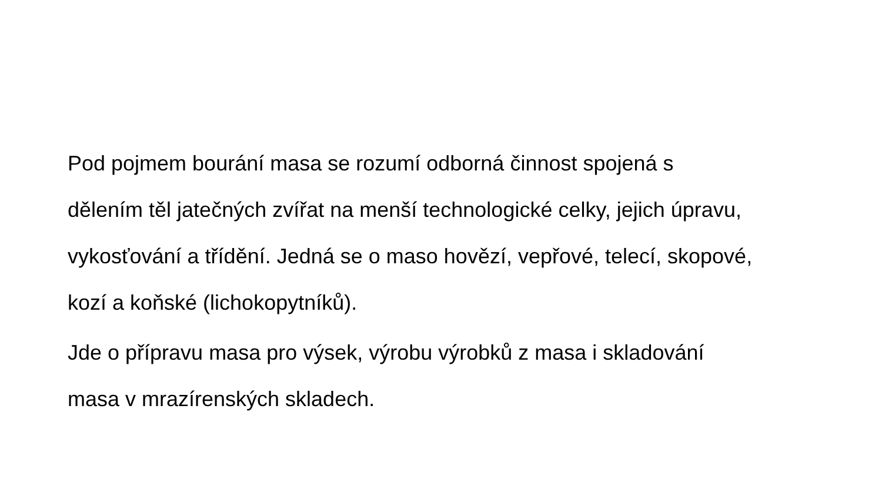Pod pojmem bourání masa se rozumí odborná činnost spojená s
dělením těl jatečných zvířat na menší technologické celky, jejich úpravu,
vykosťování a třídění. Jedná se o maso hovězí, vepřové, telecí, skopové,
kozí a koňské (lichokopytníků).
Jde o přípravu masa pro výsek, výrobu výrobků z masa i skladování
masa v mrazírenských skladech.